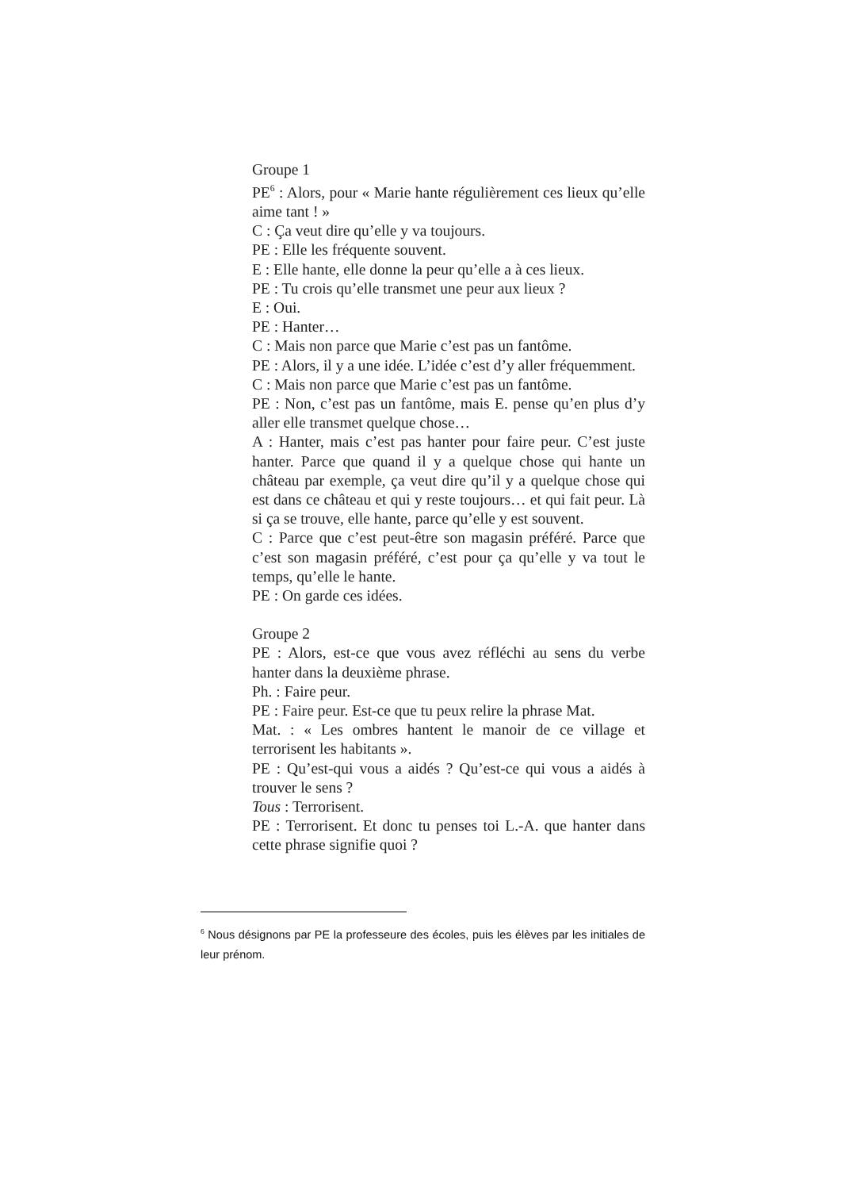Groupe 1
PE<sup>6</sup> : Alors, pour « Marie hante régulièrement ces lieux qu’elle aime tant ! »
C : Ça veut dire qu’elle y va toujours.
PE : Elle les fréquente souvent.
E : Elle hante, elle donne la peur qu’elle a à ces lieux.
PE : Tu crois qu’elle transmet une peur aux lieux ?
E : Oui.
PE : Hanter…
C : Mais non parce que Marie c’est pas un fantôme.
PE : Alors, il y a une idée. L’idée c’est d’y aller fréquemment.
C : Mais non parce que Marie c’est pas un fantôme.
PE : Non, c’est pas un fantôme, mais E. pense qu’en plus d’y aller elle transmet quelque chose…
A : Hanter, mais c’est pas hanter pour faire peur. C’est juste hanter. Parce que quand il y a quelque chose qui hante un château par exemple, ça veut dire qu’il y a quelque chose qui est dans ce château et qui y reste toujours… et qui fait peur. Là si ça se trouve, elle hante, parce qu’elle y est souvent.
C : Parce que c’est peut-être son magasin préféré. Parce que c’est son magasin préféré, c’est pour ça qu’elle y va tout le temps, qu’elle le hante.
PE : On garde ces idées.
Groupe 2
PE : Alors, est-ce que vous avez réfléchi au sens du verbe hanter dans la deuxième phrase.
Ph. : Faire peur.
PE : Faire peur. Est-ce que tu peux relire la phrase Mat.
Mat. : « Les ombres hantent le manoir de ce village et terrorisent les habitants ».
PE : Qu’est-qui vous a aidés ? Qu’est-ce qui vous a aidés à trouver le sens ?
Tous : Terrorisent.
PE : Terrorisent. Et donc tu penses toi L.-A. que hanter dans cette phrase signifie quoi ?
<sup>6</sup> Nous désignons par PE la professeure des écoles, puis les élèves par les initiales de leur prénom.